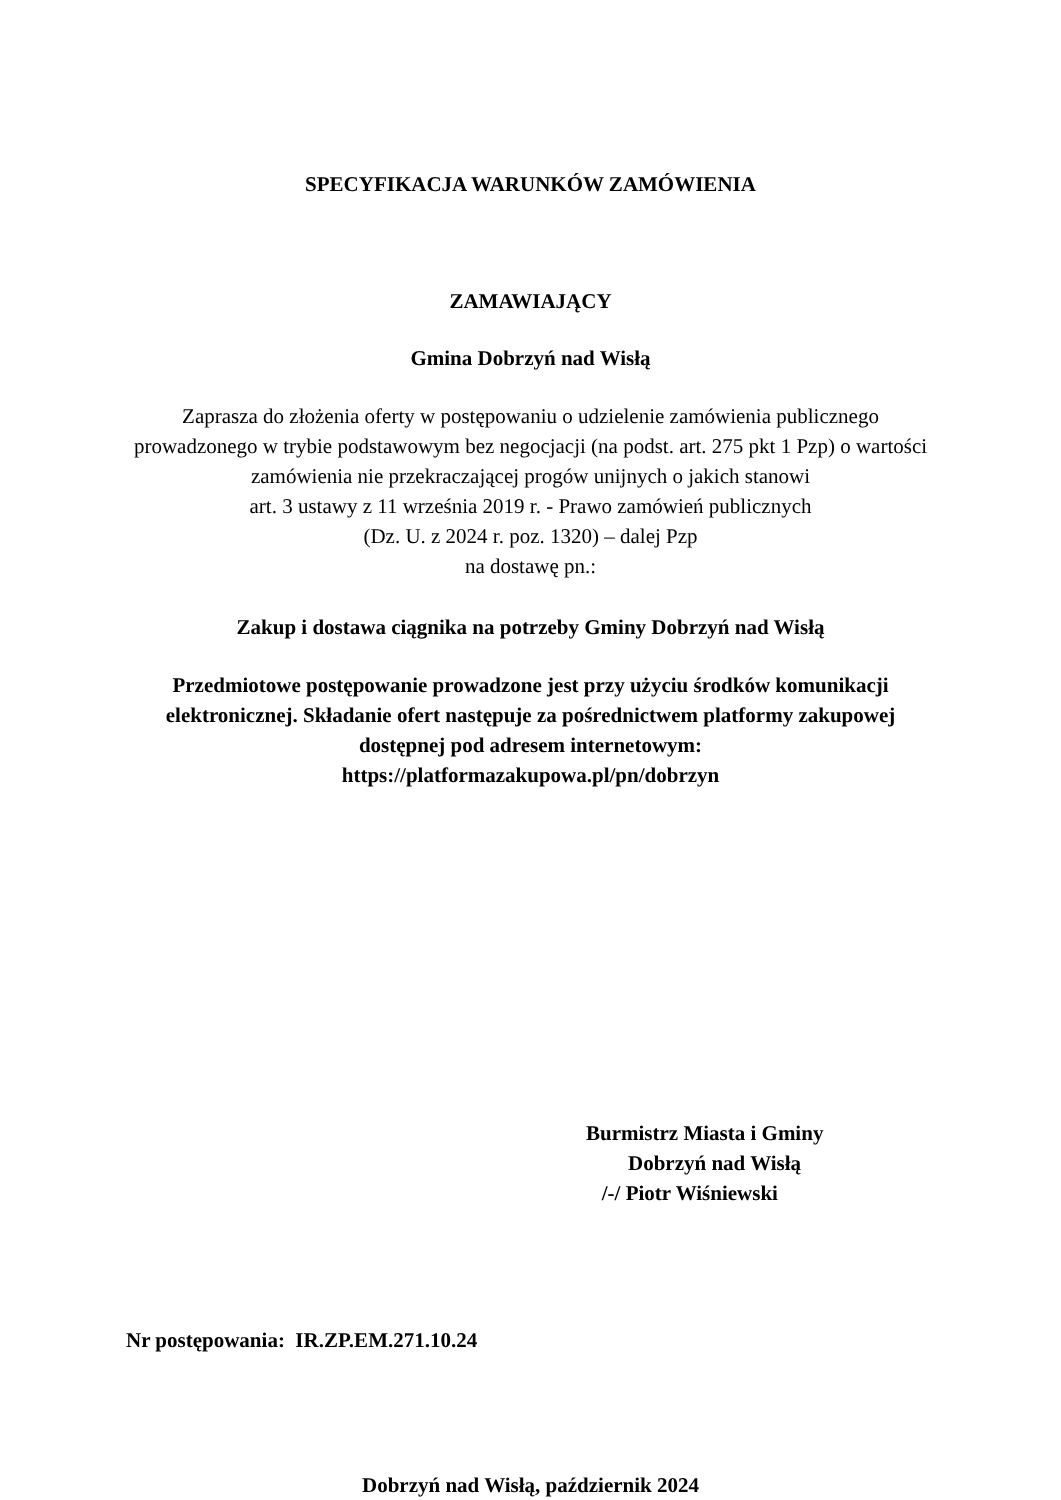SPECYFIKACJA WARUNKÓW ZAMÓWIENIA
ZAMAWIAJĄCY
Gmina Dobrzyń nad Wisłą
Zaprasza do złożenia oferty w postępowaniu o udzielenie zamówienia publicznego
prowadzonego w trybie podstawowym bez negocjacji (na podst. art. 275 pkt 1 Pzp) o wartości
zamówienia nie przekraczającej progów unijnych o jakich stanowi
art. 3 ustawy z 11 września 2019 r. - Prawo zamówień publicznych
(Dz. U. z 2024 r. poz. 1320) – dalej Pzp
na dostawę pn.:
Zakup i dostawa ciągnika na potrzeby Gminy Dobrzyń nad Wisłą
Przedmiotowe postępowanie prowadzone jest przy użyciu środków komunikacji
elektronicznej. Składanie ofert następuje za pośrednictwem platformy zakupowej
dostępnej pod adresem internetowym:
https://platformazakupowa.pl/pn/dobrzyn
Burmistrz Miasta i Gminy
Dobrzyń nad Wisłą
/-/ Piotr Wiśniewski
Nr postępowania: IR.ZP.EM.271.10.24
Dobrzyń nad Wisłą, październik 2024